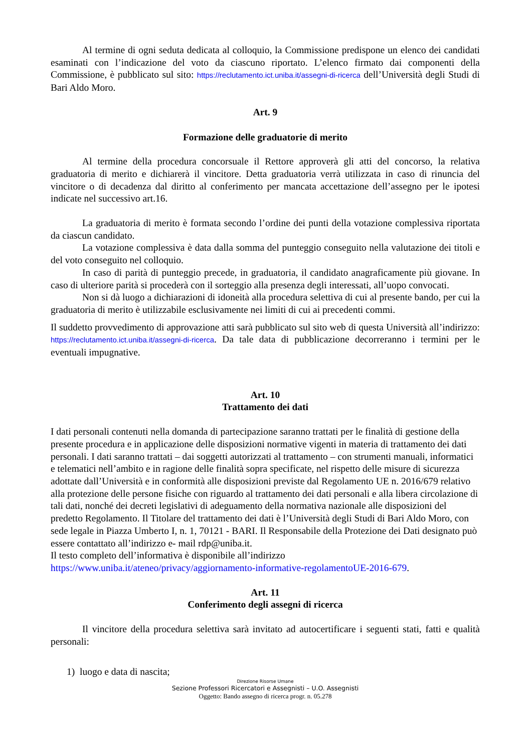Al termine di ogni seduta dedicata al colloquio, la Commissione predispone un elenco dei candidati esaminati con l’indicazione del voto da ciascuno riportato. L’elenco firmato dai componenti della Commissione, è pubblicato sul sito: https://reclutamento.ict.uniba.it/assegni-di-ricerca dell’Università degli Studi di Bari Aldo Moro.
Art. 9
Formazione delle graduatorie di merito
Al termine della procedura concorsuale il Rettore approverà gli atti del concorso, la relativa graduatoria di merito e dichiarerà il vincitore. Detta graduatoria verrà utilizzata in caso di rinuncia del vincitore o di decadenza dal diritto al conferimento per mancata accettazione dell’assegno per le ipotesi indicate nel successivo art.16.
La graduatoria di merito è formata secondo l’ordine dei punti della votazione complessiva riportata da ciascun candidato.
La votazione complessiva è data dalla somma del punteggio conseguito nella valutazione dei titoli e del voto conseguito nel colloquio.
In caso di parità di punteggio precede, in graduatoria, il candidato anagraficamente più giovane. In caso di ulteriore parità si procederà con il sorteggio alla presenza degli interessati, all’uopo convocati.
Non si dà luogo a dichiarazioni di idoneità alla procedura selettiva di cui al presente bando, per cui la graduatoria di merito è utilizzabile esclusivamente nei limiti di cui ai precedenti commi.
Il suddetto provvedimento di approvazione atti sarà pubblicato sul sito web di questa Università all’indirizzo: https://reclutamento.ict.uniba.it/assegni-di-ricerca. Da tale data di pubblicazione decorreranno i termini per le eventuali impugnative.
Art. 10
Trattamento dei dati
I dati personali contenuti nella domanda di partecipazione saranno trattati per le finalità di gestione della presente procedura e in applicazione delle disposizioni normative vigenti in materia di trattamento dei dati personali. I dati saranno trattati – dai soggetti autorizzati al trattamento – con strumenti manuali, informatici e telematici nell’ambito e in ragione delle finalità sopra specificate, nel rispetto delle misure di sicurezza adottate dall’Università e in conformità alle disposizioni previste dal Regolamento UE n. 2016/679 relativo alla protezione delle persone fisiche con riguardo al trattamento dei dati personali e alla libera circolazione di tali dati, nonché dei decreti legislativi di adeguamento della normativa nazionale alle disposizioni del predetto Regolamento. Il Titolare del trattamento dei dati è l’Università degli Studi di Bari Aldo Moro, con sede legale in Piazza Umberto I, n. 1, 70121 - BARI. Il Responsabile della Protezione dei Dati designato può essere contattato all’indirizzo e- mail rdp@uniba.it.
Il testo completo dell’informativa è disponibile all’indirizzo
https://www.uniba.it/ateneo/privacy/aggiornamento-informative-regolamentoUE-2016-679.
Art. 11
Conferimento degli assegni di ricerca
Il vincitore della procedura selettiva sarà invitato ad autocertificare i seguenti stati, fatti e qualità personali:
1) luogo e data di nascita;
Direzione Risorse Umane
Sezione Professori Ricercatori e Assegnisti – U.O. Assegnisti
Oggetto: Bando assegno di ricerca progr. n. 05.278